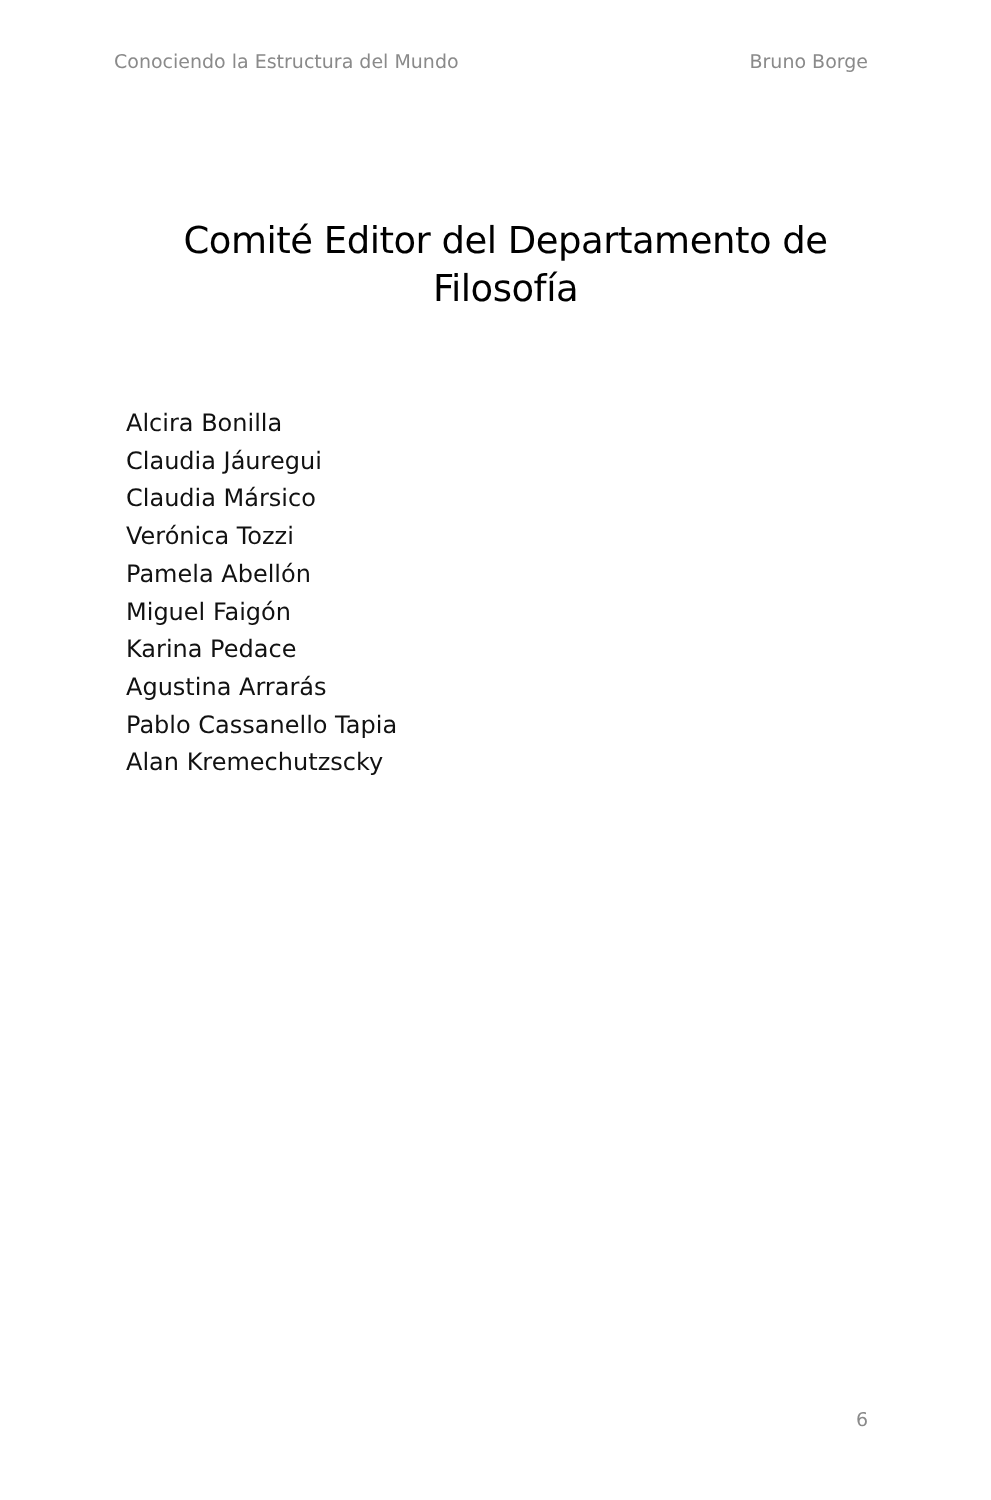Conociendo la Estructura del Mundo Bruno Borge
Comité Editor del Departamento de Filosofía
Alcira Bonilla
Claudia Jáuregui
Claudia Mársico
Verónica Tozzi
Pamela Abellón
Miguel Faigón
Karina Pedace
Agustina Arrarás
Pablo Cassanello Tapia
Alan Kremechutzscky
6